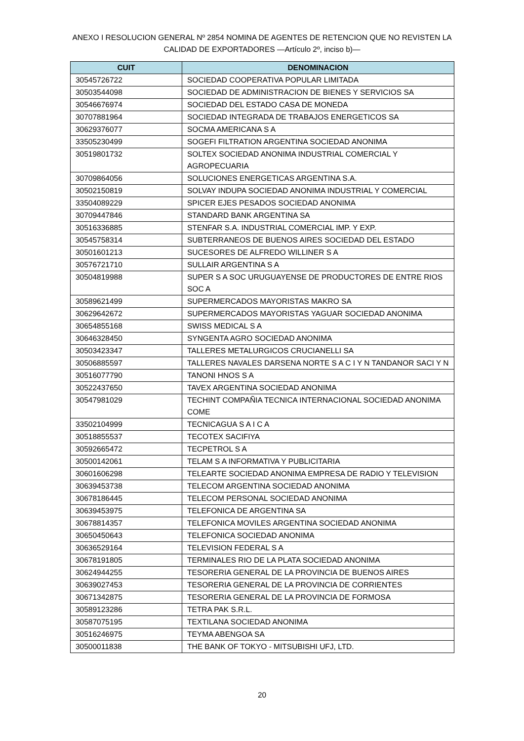ANEXO I RESOLUCION GENERAL Nº 2854 NOMINA DE AGENTES DE RETENCION QUE NO REVISTEN LA CALIDAD DE EXPORTADORES —Artículo 2º, inciso b)—
| CUIT | DENOMINACION |
| --- | --- |
| 30545726722 | SOCIEDAD COOPERATIVA POPULAR LIMITADA |
| 30503544098 | SOCIEDAD DE ADMINISTRACION DE BIENES Y SERVICIOS SA |
| 30546676974 | SOCIEDAD DEL ESTADO CASA DE MONEDA |
| 30707881964 | SOCIEDAD INTEGRADA DE TRABAJOS ENERGETICOS SA |
| 30629376077 | SOCMA AMERICANA S A |
| 33505230499 | SOGEFI FILTRATION ARGENTINA SOCIEDAD ANONIMA |
| 30519801732 | SOLTEX SOCIEDAD ANONIMA INDUSTRIAL COMERCIAL Y AGROPECUARIA |
| 30709864056 | SOLUCIONES ENERGETICAS ARGENTINA S.A. |
| 30502150819 | SOLVAY INDUPA SOCIEDAD ANONIMA INDUSTRIAL Y COMERCIAL |
| 33504089229 | SPICER EJES PESADOS SOCIEDAD ANONIMA |
| 30709447846 | STANDARD BANK ARGENTINA SA |
| 30516336885 | STENFAR S.A. INDUSTRIAL COMERCIAL IMP. Y EXP. |
| 30545758314 | SUBTERRANEOS DE BUENOS AIRES SOCIEDAD DEL ESTADO |
| 30501601213 | SUCESORES DE ALFREDO WILLINER S A |
| 30576721710 | SULLAIR ARGENTINA S A |
| 30504819988 | SUPER S A SOC URUGUAYENSE DE PRODUCTORES DE ENTRE RIOS SOC A |
| 30589621499 | SUPERMERCADOS MAYORISTAS MAKRO SA |
| 30629642672 | SUPERMERCADOS MAYORISTAS YAGUAR SOCIEDAD ANONIMA |
| 30654855168 | SWISS MEDICAL S A |
| 30646328450 | SYNGENTA AGRO SOCIEDAD ANONIMA |
| 30503423347 | TALLERES METALURGICOS CRUCIANELLI SA |
| 30506885597 | TALLERES NAVALES DARSENA NORTE S A C I Y N TANDANOR SACI Y N |
| 30516077790 | TANONI HNOS S A |
| 30522437650 | TAVEX ARGENTINA SOCIEDAD ANONIMA |
| 30547981029 | TECHINT COMPAÑIA TECNICA INTERNACIONAL SOCIEDAD ANONIMA COME |
| 33502104999 | TECNICAGUA S A I C A |
| 30518855537 | TECOTEX SACIFIYA |
| 30592665472 | TECPETROL S A |
| 30500142061 | TELAM S A INFORMATIVA Y PUBLICITARIA |
| 30601606298 | TELEARTE SOCIEDAD ANONIMA EMPRESA DE RADIO Y TELEVISION |
| 30639453738 | TELECOM ARGENTINA SOCIEDAD ANONIMA |
| 30678186445 | TELECOM PERSONAL SOCIEDAD ANONIMA |
| 30639453975 | TELEFONICA DE ARGENTINA SA |
| 30678814357 | TELEFONICA MOVILES ARGENTINA SOCIEDAD ANONIMA |
| 30650450643 | TELEFONICA SOCIEDAD ANONIMA |
| 30636529164 | TELEVISION FEDERAL S A |
| 30678191805 | TERMINALES RIO DE LA PLATA SOCIEDAD ANONIMA |
| 30624944255 | TESORERIA GENERAL DE LA PROVINCIA DE BUENOS AIRES |
| 30639027453 | TESORERIA GENERAL DE LA PROVINCIA DE CORRIENTES |
| 30671342875 | TESORERIA GENERAL DE LA PROVINCIA DE FORMOSA |
| 30589123286 | TETRA PAK S.R.L. |
| 30587075195 | TEXTILANA SOCIEDAD ANONIMA |
| 30516246975 | TEYMA ABENGOA SA |
| 30500011838 | THE BANK OF TOKYO - MITSUBISHI UFJ, LTD. |
20